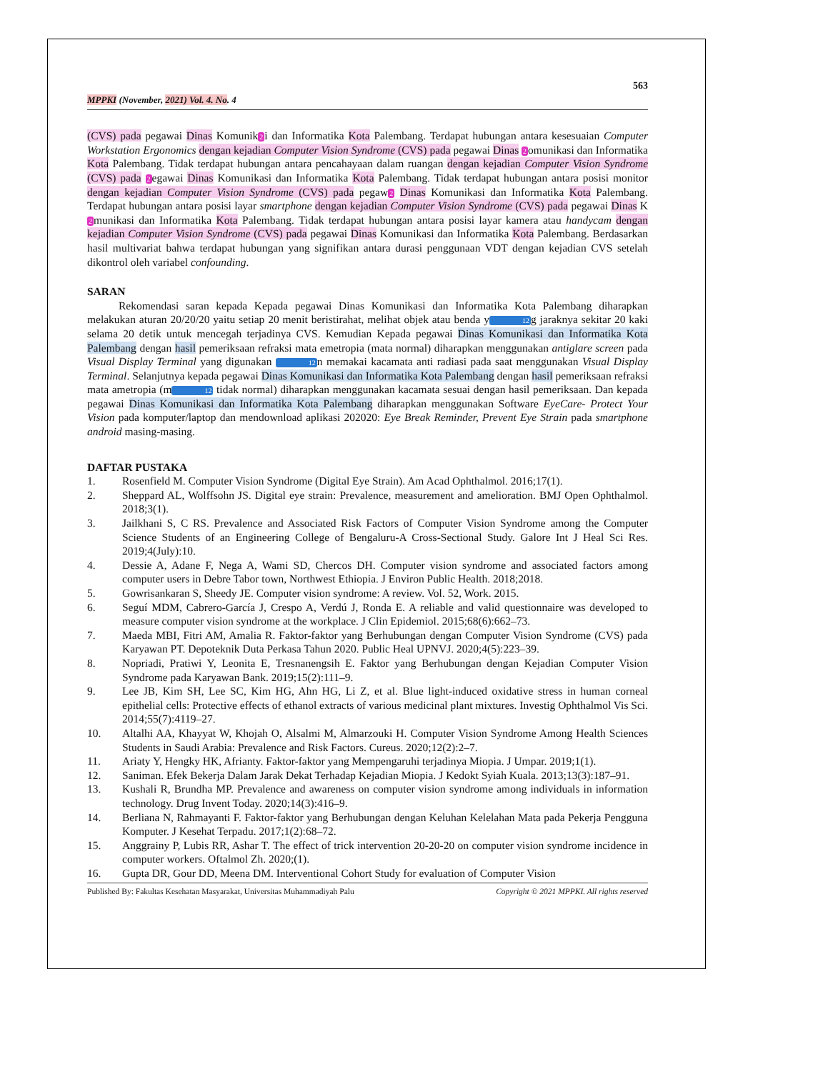563
MPPKI (November, 2021) Vol. 4. No. 4
(CVS) pada pegawai Dinas Komunik2i dan Informatika Kota Palembang. Terdapat hubungan antara kesesuaian Computer Workstation Ergonomics dengan kejadian Computer Vision Syndrome (CVS) pada pegawai Dinas 2omunikasi dan Informatika Kota Palembang. Tidak terdapat hubungan antara pencahayaan dalam ruangan dengan kejadian Computer Vision Syndrome (CVS) pada 2egawai Dinas Komunikasi dan Informatika Kota Palembang. Tidak terdapat hubungan antara posisi monitor dengan kejadian Computer Vision Syndrome (CVS) pada pegaw2 Dinas Komunikasi dan Informatika Kota Palembang. Terdapat hubungan antara posisi layar smartphone dengan kejadian Computer Vision Syndrome (CVS) pada pegawai Dinas K2munikasi dan Informatika Kota Palembang. Tidak terdapat hubungan antara posisi layar kamera atau handycam dengan kejadian Computer Vision Syndrome (CVS) pada pegawai Dinas Komunikasi dan Informatika Kota Palembang. Berdasarkan hasil multivariat bahwa terdapat hubungan yang signifikan antara durasi penggunaan VDT dengan kejadian CVS setelah dikontrol oleh variabel confounding.
SARAN
Rekomendasi saran kepada Kepada pegawai Dinas Komunikasi dan Informatika Kota Palembang diharapkan melakukan aturan 20/20/20 yaitu setiap 20 menit beristirahat, melihat objek atau benda y12g jaraknya sekitar 20 kaki selama 20 detik untuk mencegah terjadinya CVS. Kemudian Kepada pegawai Dinas Komunikasi dan Informatika Kota Palembang dengan hasil pemeriksaan refraksi mata emetropia (mata normal) diharapkan menggunakan antiglare screen pada Visual Display Terminal yang digunakan 12n memakai kacamata anti radiasi pada saat menggunakan Visual Display Terminal. Selanjutnya kepada pegawai Dinas Komunikasi dan Informatika Kota Palembang dengan hasil pemeriksaan refraksi mata ametropia (m12 tidak normal) diharapkan menggunakan kacamata sesuai dengan hasil pemeriksaan. Dan kepada pegawai Dinas Komunikasi dan Informatika Kota Palembang diharapkan menggunakan Software EyeCare- Protect Your Vision pada komputer/laptop dan mendownload aplikasi 202020: Eye Break Reminder, Prevent Eye Strain pada smartphone android masing-masing.
DAFTAR PUSTAKA
1. Rosenfield M. Computer Vision Syndrome (Digital Eye Strain). Am Acad Ophthalmol. 2016;17(1).
2. Sheppard AL, Wolffsohn JS. Digital eye strain: Prevalence, measurement and amelioration. BMJ Open Ophthalmol. 2018;3(1).
3. Jailkhani S, C RS. Prevalence and Associated Risk Factors of Computer Vision Syndrome among the Computer Science Students of an Engineering College of Bengaluru-A Cross-Sectional Study. Galore Int J Heal Sci Res. 2019;4(July):10.
4. Dessie A, Adane F, Nega A, Wami SD, Chercos DH. Computer vision syndrome and associated factors among computer users in Debre Tabor town, Northwest Ethiopia. J Environ Public Health. 2018;2018.
5. Gowrisankaran S, Sheedy JE. Computer vision syndrome: A review. Vol. 52, Work. 2015.
6. Seguí MDM, Cabrero-García J, Crespo A, Verdú J, Ronda E. A reliable and valid questionnaire was developed to measure computer vision syndrome at the workplace. J Clin Epidemiol. 2015;68(6):662–73.
7. Maeda MBI, Fitri AM, Amalia R. Faktor-faktor yang Berhubungan dengan Computer Vision Syndrome (CVS) pada Karyawan PT. Depoteknik Duta Perkasa Tahun 2020. Public Heal UPNVJ. 2020;4(5):223–39.
8. Nopriadi, Pratiwi Y, Leonita E, Tresnanengsih E. Faktor yang Berhubungan dengan Kejadian Computer Vision Syndrome pada Karyawan Bank. 2019;15(2):111–9.
9. Lee JB, Kim SH, Lee SC, Kim HG, Ahn HG, Li Z, et al. Blue light-induced oxidative stress in human corneal epithelial cells: Protective effects of ethanol extracts of various medicinal plant mixtures. Investig Ophthalmol Vis Sci. 2014;55(7):4119–27.
10. Altalhi AA, Khayyat W, Khojah O, Alsalmi M, Almarzouki H. Computer Vision Syndrome Among Health Sciences Students in Saudi Arabia: Prevalence and Risk Factors. Cureus. 2020;12(2):2–7.
11. Ariaty Y, Hengky HK, Afrianty. Faktor-faktor yang Mempengaruhi terjadinya Miopia. J Umpar. 2019;1(1).
12. Saniman. Efek Bekerja Dalam Jarak Dekat Terhadap Kejadian Miopia. J Kedokt Syiah Kuala. 2013;13(3):187–91.
13. Kushali R, Brundha MP. Prevalence and awareness on computer vision syndrome among individuals in information technology. Drug Invent Today. 2020;14(3):416–9.
14. Berliana N, Rahmayanti F. Faktor-faktor yang Berhubungan dengan Keluhan Kelelahan Mata pada Pekerja Pengguna Komputer. J Kesehat Terpadu. 2017;1(2):68–72.
15. Anggrainy P, Lubis RR, Ashar T. The effect of trick intervention 20-20-20 on computer vision syndrome incidence in computer workers. Oftalmol Zh. 2020;(1).
16. Gupta DR, Gour DD, Meena DM. Interventional Cohort Study for evaluation of Computer Vision
Published By: Fakultas Kesehatan Masyarakat, Universitas Muhammadiyah Palu Copyright © 2021 MPPKI. All rights reserved